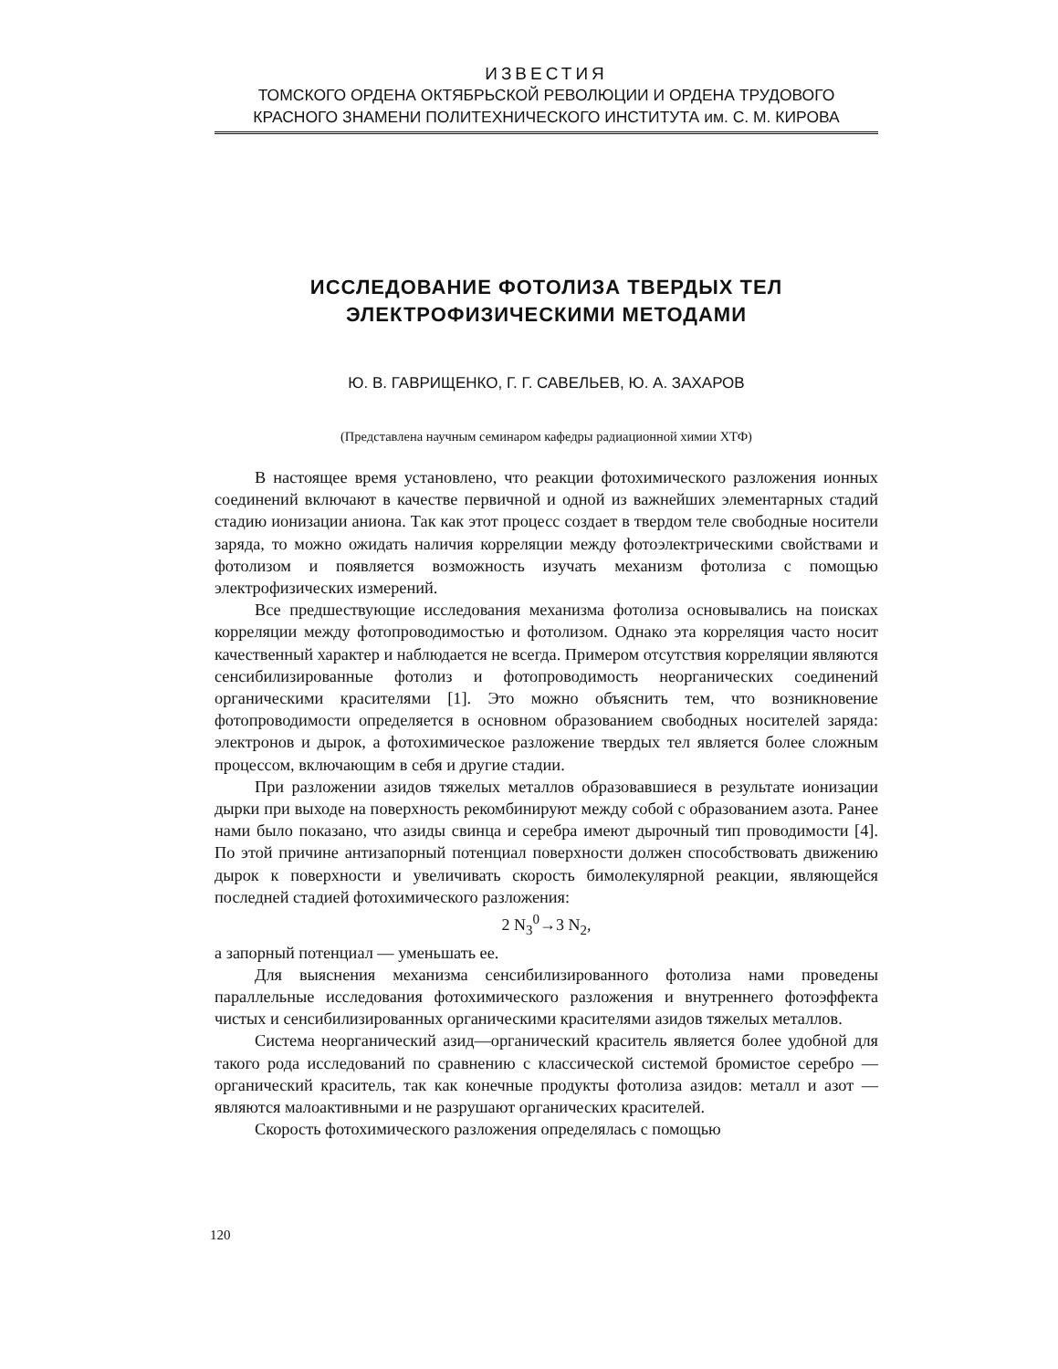ИЗВЕСТИЯ
ТОМСКОГО ОРДЕНА ОКТЯБРЬСКОЙ РЕВОЛЮЦИИ И ОРДЕНА ТРУДОВОГО
КРАСНОГО ЗНАМЕНИ ПОЛИТЕХНИЧЕСКОГО ИНСТИТУТА им. С. М. КИРОВА
ИССЛЕДОВАНИЕ ФОТОЛИЗА ТВЕРДЫХ ТЕЛ
ЭЛЕКТРОФИЗИЧЕСКИМИ МЕТОДАМИ
Ю. В. ГАВРИЩЕНКО, Г. Г. САВЕЛЬЕВ, Ю. А. ЗАХАРОВ
(Представлена научным семинаром кафедры радиационной химии ХТФ)
В настоящее время установлено, что реакции фотохимического разложения ионных соединений включают в качестве первичной и одной из важнейших элементарных стадий стадию ионизации аниона. Так как этот процесс создает в твердом теле свободные носители заряда, то можно ожидать наличия корреляции между фотоэлектрическими свойствами и фотолизом и появляется возможность изучать механизм фотолиза с помощью электрофизических измерений.
Все предшествующие исследования механизма фотолиза основывались на поисках корреляции между фотопроводимостью и фотолизом. Однако эта корреляция часто носит качественный характер и наблюдается не всегда. Примером отсутствия корреляции являются сенсибилизированные фотолиз и фотопроводимость неорганических соединений органическими красителями [1]. Это можно объяснить тем, что возникновение фотопроводимости определяется в основном образованием свободных носителей заряда: электронов и дырок, а фотохимическое разложение твердых тел является более сложным процессом, включающим в себя и другие стадии.
При разложении азидов тяжелых металлов образовавшиеся в результате ионизации дырки при выходе на поверхность рекомбинируют между собой с образованием азота. Ранее нами было показано, что азиды свинца и серебра имеют дырочный тип проводимости [4]. По этой причине антизапорный потенциал поверхности должен способствовать движению дырок к поверхности и увеличивать скорость бимолекулярной реакции, являющейся последней стадией фотохимического разложения:
2 N<sub>3</sub><sup>0</sup>→3 N<sub>2</sub>,
а запорный потенциал — уменьшать ее.
Для выяснения механизма сенсибилизированного фотолиза нами проведены параллельные исследования фотохимического разложения и внутреннего фотоэффекта чистых и сенсибилизированных органическими красителями азидов тяжелых металлов.
Система неорганический азид—органический краситель является более удобной для такого рода исследований по сравнению с классической системой бромистое серебро — органический краситель, так как конечные продукты фотолиза азидов: металл и азот — являются малоактивными и не разрушают органических красителей.
Скорость фотохимического разложения определялась с помощью
120